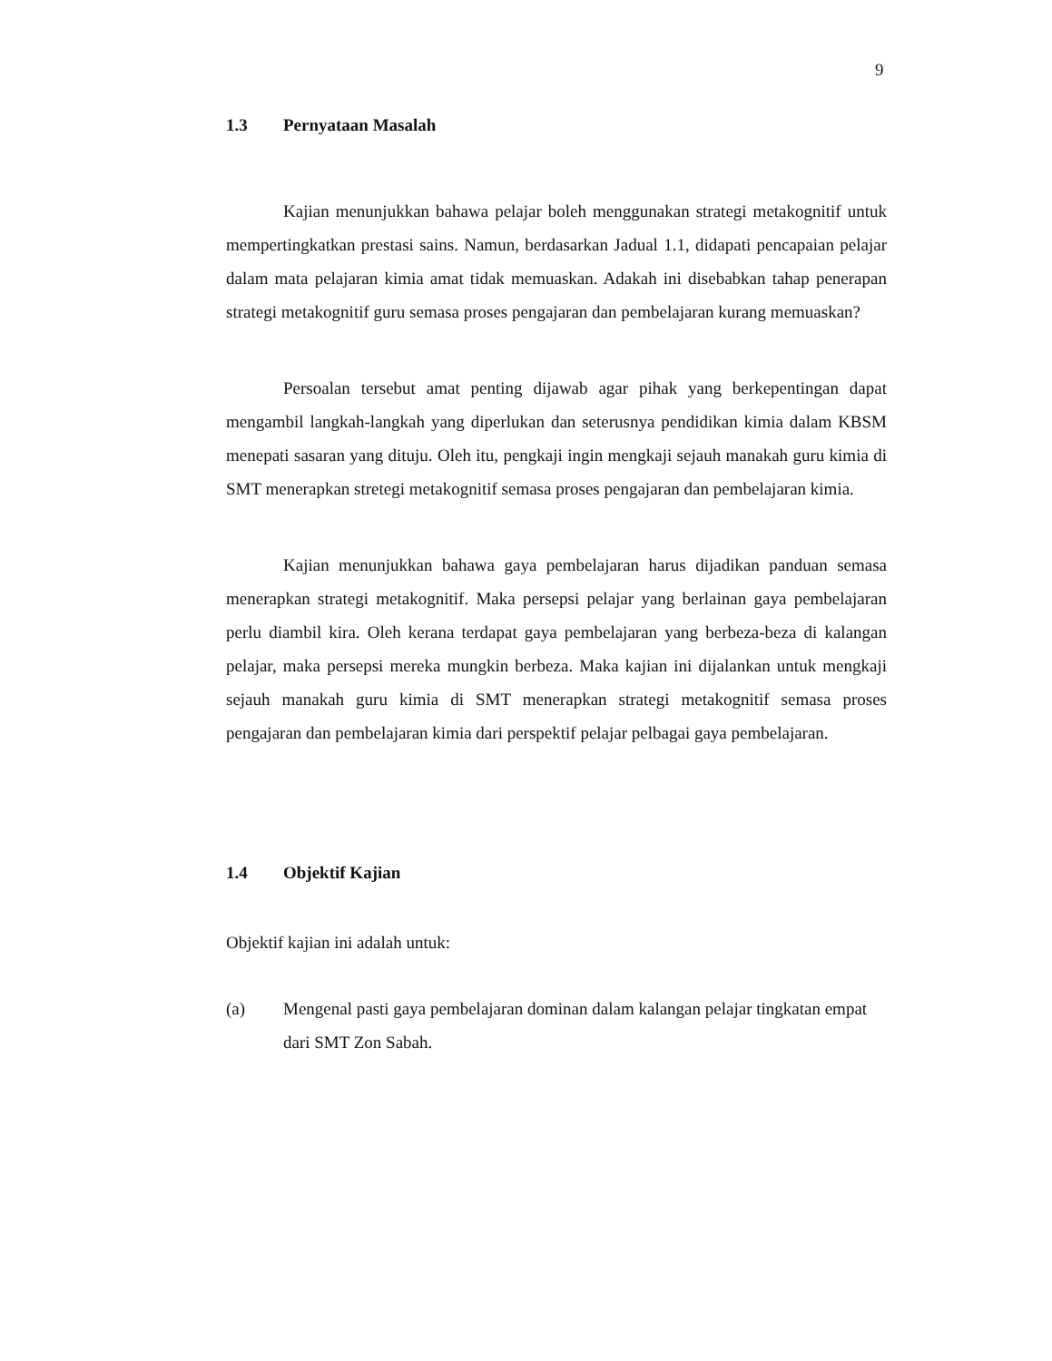9
1.3 Pernyataan Masalah
Kajian menunjukkan bahawa pelajar boleh menggunakan strategi metakognitif untuk mempertingkatkan prestasi sains. Namun, berdasarkan Jadual 1.1, didapati pencapaian pelajar dalam mata pelajaran kimia amat tidak memuaskan. Adakah ini disebabkan tahap penerapan strategi metakognitif guru semasa proses pengajaran dan pembelajaran kurang memuaskan?
Persoalan tersebut amat penting dijawab agar pihak yang berkepentingan dapat mengambil langkah-langkah yang diperlukan dan seterusnya pendidikan kimia dalam KBSM menepati sasaran yang dituju. Oleh itu, pengkaji ingin mengkaji sejauh manakah guru kimia di SMT menerapkan stretegi metakognitif semasa proses pengajaran dan pembelajaran kimia.
Kajian menunjukkan bahawa gaya pembelajaran harus dijadikan panduan semasa menerapkan strategi metakognitif. Maka persepsi pelajar yang berlainan gaya pembelajaran perlu diambil kira. Oleh kerana terdapat gaya pembelajaran yang berbeza-beza di kalangan pelajar, maka persepsi mereka mungkin berbeza. Maka kajian ini dijalankan untuk mengkaji sejauh manakah guru kimia di SMT menerapkan strategi metakognitif semasa proses pengajaran dan pembelajaran kimia dari perspektif pelajar pelbagai gaya pembelajaran.
1.4 Objektif Kajian
Objektif kajian ini adalah untuk:
(a) Mengenal pasti gaya pembelajaran dominan dalam kalangan pelajar tingkatan empat dari SMT Zon Sabah.